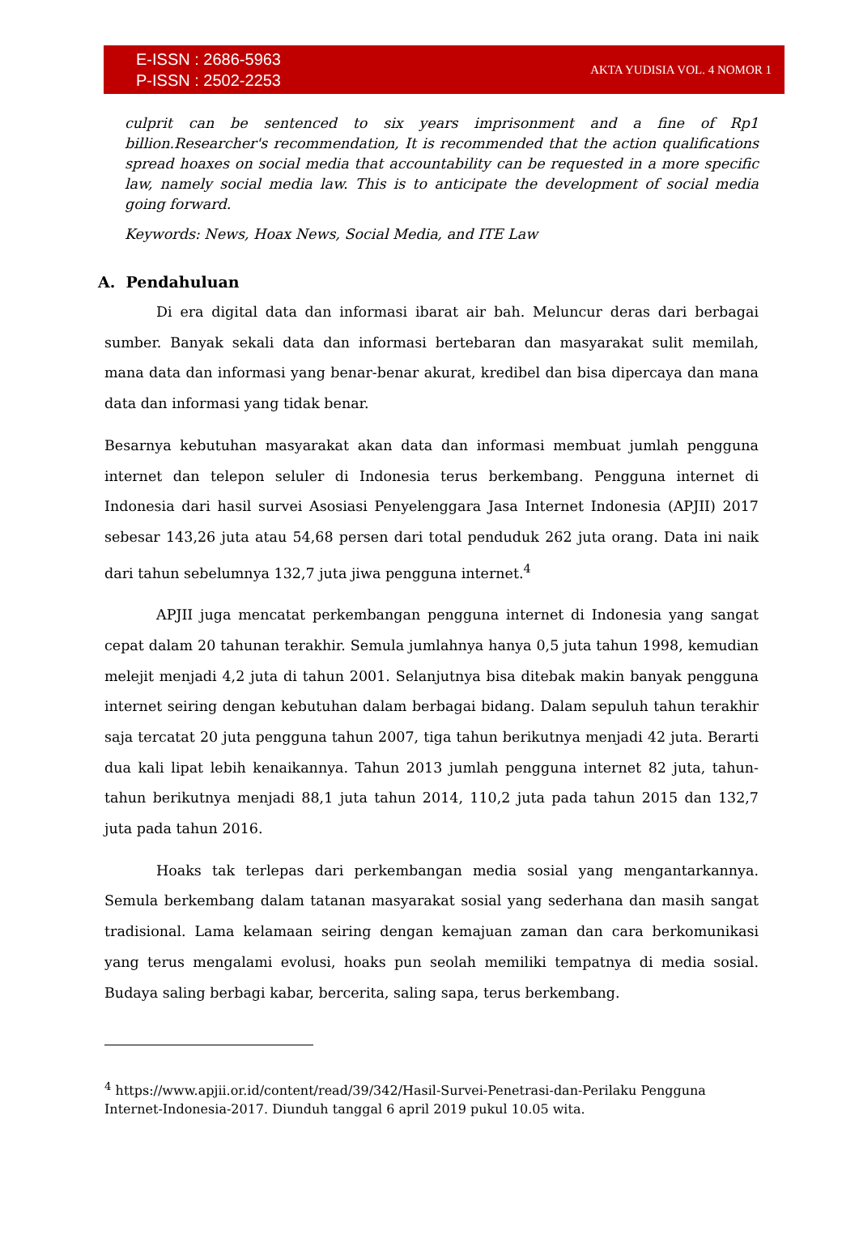E-ISSN : 2686-5963
P-ISSN : 2502-2253
AKTA YUDISIA VOL. 4 NOMOR 1
culprit can be sentenced to six years imprisonment and a fine of Rp1 billion.Researcher's recommendation, It is recommended that the action qualifications spread hoaxes on social media that accountability can be requested in a more specific law, namely social media law. This is to anticipate the development of social media going forward.
Keywords: News, Hoax News, Social Media, and ITE Law
A. Pendahuluan
Di era digital data dan informasi ibarat air bah. Meluncur deras dari berbagai sumber. Banyak sekali data dan informasi bertebaran dan masyarakat sulit memilah, mana data dan informasi yang benar-benar akurat, kredibel dan bisa dipercaya dan mana data dan informasi yang tidak benar.
Besarnya kebutuhan masyarakat akan data dan informasi membuat jumlah pengguna internet dan telepon seluler di Indonesia terus berkembang. Pengguna internet di Indonesia dari hasil survei Asosiasi Penyelenggara Jasa Internet Indonesia (APJII) 2017 sebesar 143,26 juta atau 54,68 persen dari total penduduk 262 juta orang. Data ini naik dari tahun sebelumnya 132,7 juta jiwa pengguna internet.<sup>4</sup>
APJII juga mencatat perkembangan pengguna internet di Indonesia yang sangat cepat dalam 20 tahunan terakhir. Semula jumlahnya hanya 0,5 juta tahun 1998, kemudian melejit menjadi 4,2 juta di tahun 2001. Selanjutnya bisa ditebak makin banyak pengguna internet seiring dengan kebutuhan dalam berbagai bidang. Dalam sepuluh tahun terakhir saja tercatat 20 juta pengguna tahun 2007, tiga tahun berikutnya menjadi 42 juta. Berarti dua kali lipat lebih kenaikannya. Tahun 2013 jumlah pengguna internet 82 juta, tahun-tahun berikutnya menjadi 88,1 juta tahun 2014, 110,2 juta pada tahun 2015 dan 132,7 juta pada tahun 2016.
Hoaks tak terlepas dari perkembangan media sosial yang mengantarkannya. Semula berkembang dalam tatanan masyarakat sosial yang sederhana dan masih sangat tradisional. Lama kelamaan seiring dengan kemajuan zaman dan cara berkomunikasi yang terus mengalami evolusi, hoaks pun seolah memiliki tempatnya di media sosial. Budaya saling berbagi kabar, bercerita, saling sapa, terus berkembang.
<sup>4</sup> https://www.apjii.or.id/content/read/39/342/Hasil-Survei-Penetrasi-dan-Perilaku Pengguna Internet-Indonesia-2017. Diunduh tanggal 6 april 2019 pukul 10.05 wita.